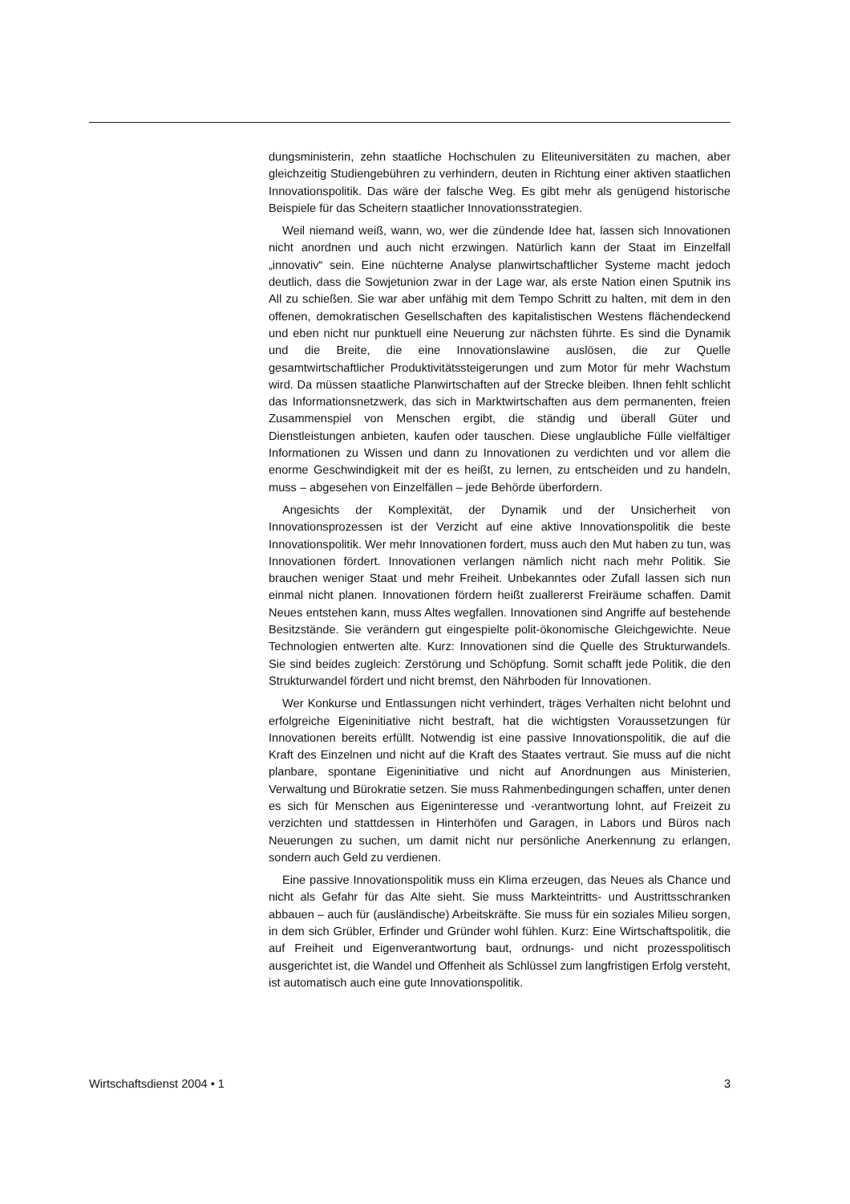dungsministerin, zehn staatliche Hochschulen zu Eliteuniversitäten zu machen, aber gleichzeitig Studiengebühren zu verhindern, deuten in Richtung einer aktiven staatlichen Innovationspolitik. Das wäre der falsche Weg. Es gibt mehr als genügend historische Beispiele für das Scheitern staatlicher Innovationsstrategien.
Weil niemand weiß, wann, wo, wer die zündende Idee hat, lassen sich Innovationen nicht anordnen und auch nicht erzwingen. Natürlich kann der Staat im Einzelfall „innovativ“ sein. Eine nüchterne Analyse planwirtschaftlicher Systeme macht jedoch deutlich, dass die Sowjetunion zwar in der Lage war, als erste Nation einen Sputnik ins All zu schießen. Sie war aber unfähig mit dem Tempo Schritt zu halten, mit dem in den offenen, demokratischen Gesellschaften des kapitalistischen Westens flächendeckend und eben nicht nur punktuell eine Neuerung zur nächsten führte. Es sind die Dynamik und die Breite, die eine Innovationslawine auslösen, die zur Quelle gesamtwirtschaftlicher Produktivitätssteigerungen und zum Motor für mehr Wachstum wird. Da müssen staatliche Planwirtschaften auf der Strecke bleiben. Ihnen fehlt schlicht das Informationsnetzwerk, das sich in Marktwirtschaften aus dem permanenten, freien Zusammenspiel von Menschen ergibt, die ständig und überall Güter und Dienstleistungen anbieten, kaufen oder tauschen. Diese unglaubliche Fülle vielfältiger Informationen zu Wissen und dann zu Innovationen zu verdichten und vor allem die enorme Geschwindigkeit mit der es heißt, zu lernen, zu entscheiden und zu handeln, muss – abgesehen von Einzelfällen – jede Behörde überfordern.
Angesichts der Komplexität, der Dynamik und der Unsicherheit von Innovationsprozessen ist der Verzicht auf eine aktive Innovationspolitik die beste Innovationspolitik. Wer mehr Innovationen fordert, muss auch den Mut haben zu tun, was Innovationen fördert. Innovationen verlangen nämlich nicht nach mehr Politik. Sie brauchen weniger Staat und mehr Freiheit. Unbekanntes oder Zufall lassen sich nun einmal nicht planen. Innovationen fördern heißt zuallererst Freiräume schaffen. Damit Neues entstehen kann, muss Altes wegfallen. Innovationen sind Angriffe auf bestehende Besitzstände. Sie verändern gut eingespielte polit-ökonomische Gleichgewichte. Neue Technologien entwerten alte. Kurz: Innovationen sind die Quelle des Strukturwandels. Sie sind beides zugleich: Zerstörung und Schöpfung. Somit schafft jede Politik, die den Strukturwandel fördert und nicht bremst, den Nährboden für Innovationen.
Wer Konkurse und Entlassungen nicht verhindert, träges Verhalten nicht belohnt und erfolgreiche Eigeninitiative nicht bestraft, hat die wichtigsten Voraussetzungen für Innovationen bereits erfüllt. Notwendig ist eine passive Innovationspolitik, die auf die Kraft des Einzelnen und nicht auf die Kraft des Staates vertraut. Sie muss auf die nicht planbare, spontane Eigeninitiative und nicht auf Anordnungen aus Ministerien, Verwaltung und Bürokratie setzen. Sie muss Rahmenbedingungen schaffen, unter denen es sich für Menschen aus Eigeninteresse und -verantwortung lohnt, auf Freizeit zu verzichten und stattdessen in Hinterhöfen und Garagen, in Labors und Büros nach Neuerungen zu suchen, um damit nicht nur persönliche Anerkennung zu erlangen, sondern auch Geld zu verdienen.
Eine passive Innovationspolitik muss ein Klima erzeugen, das Neues als Chance und nicht als Gefahr für das Alte sieht. Sie muss Markteintritts- und Austrittsschranken abbauen – auch für (ausländische) Arbeitskräfte. Sie muss für ein soziales Milieu sorgen, in dem sich Grübler, Erfinder und Gründer wohl fühlen. Kurz: Eine Wirtschaftspolitik, die auf Freiheit und Eigenverantwortung baut, ordnungs- und nicht prozesspolitisch ausgerichtet ist, die Wandel und Offenheit als Schlüssel zum langfristigen Erfolg versteht, ist automatisch auch eine gute Innovationspolitik.
Wirtschaftsdienst 2004 • 1 3